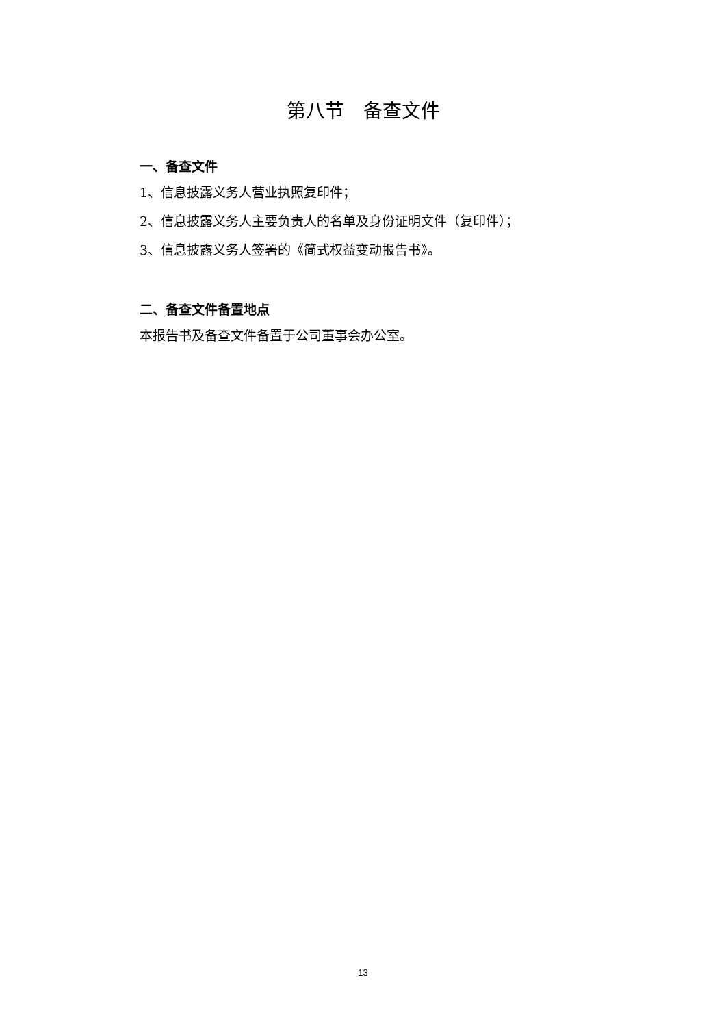第八节　备查文件
一、备查文件
1、信息披露义务人营业执照复印件；
2、信息披露义务人主要负责人的名单及身份证明文件（复印件）；
3、信息披露义务人签署的《简式权益变动报告书》。
二、备查文件备置地点
本报告书及备查文件备置于公司董事会办公室。
13